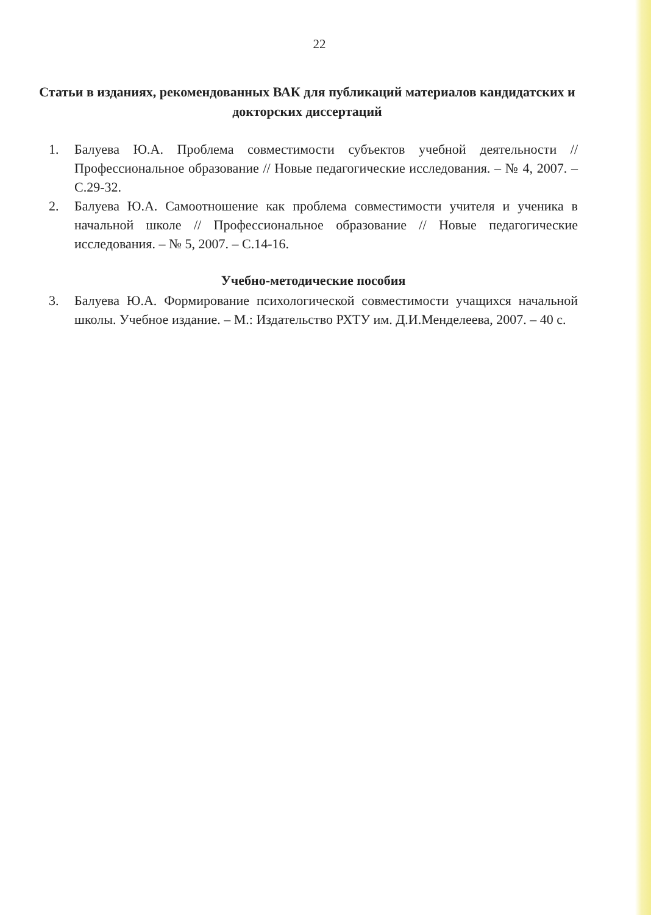22
Статьи в изданиях, рекомендованных ВАК для публикаций материалов кандидатских и докторских диссертаций
1. Балуева Ю.А. Проблема совместимости субъектов учебной деятельности // Профессиональное образование // Новые педагогические исследования. – № 4, 2007. – С.29-32.
2. Балуева Ю.А. Самоотношение как проблема совместимости учителя и ученика в начальной школе // Профессиональное образование // Новые педагогические исследования. – № 5, 2007. – С.14-16.
Учебно-методические пособия
3. Балуева Ю.А. Формирование психологической совместимости учащихся начальной школы. Учебное издание. – М.: Издательство РХТУ им. Д.И.Менделеева, 2007. – 40 с.